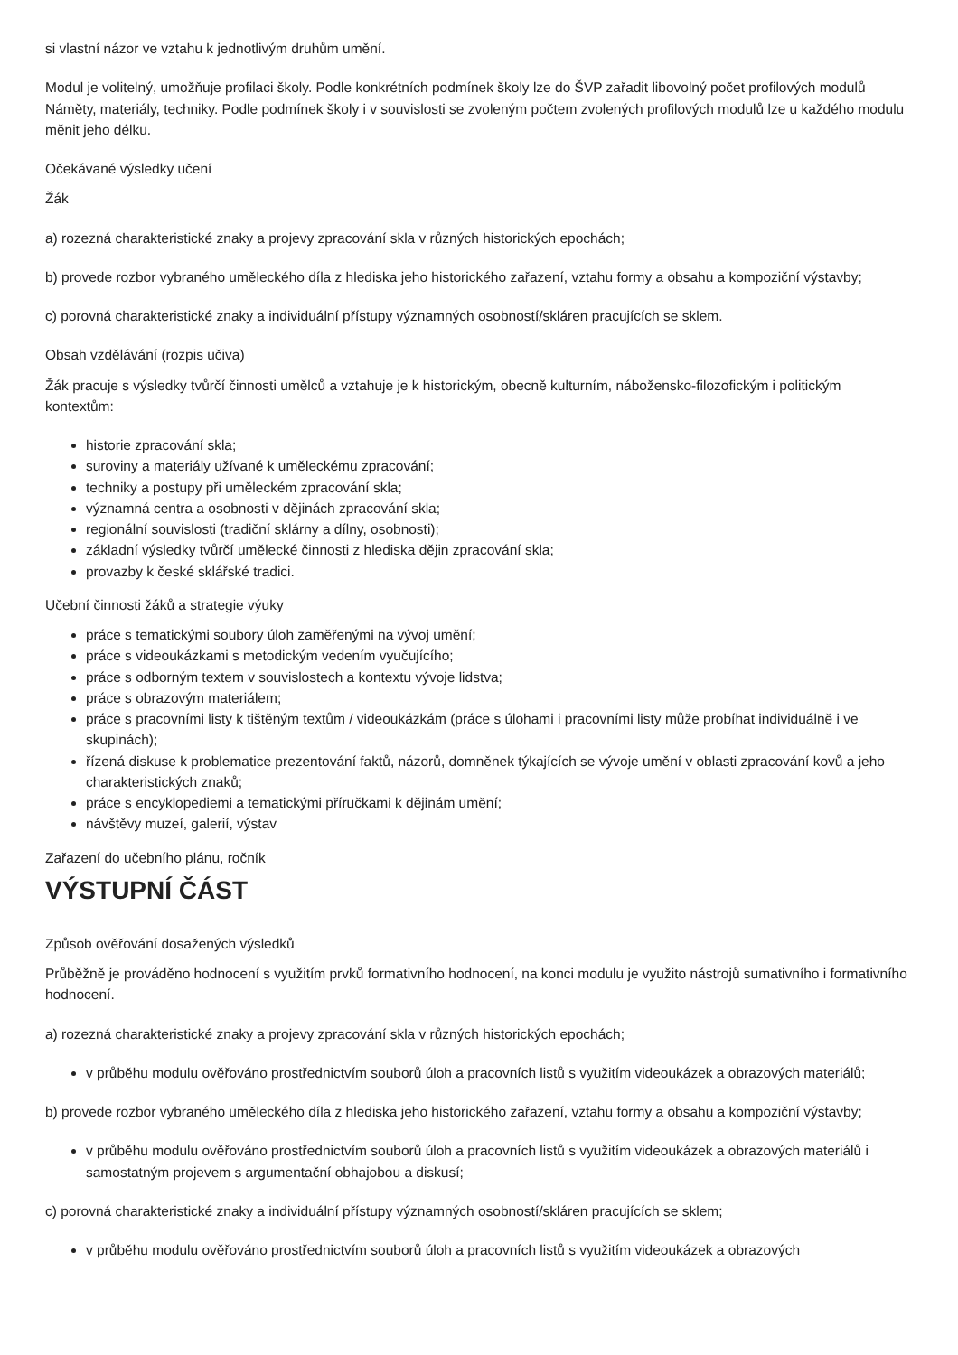si vlastní názor ve vztahu k jednotlivým druhům umění.
Modul je volitelný, umožňuje profilaci školy. Podle konkrétních podmínek školy lze do ŠVP zařadit libovolný počet profilových modulů Náměty, materiály, techniky. Podle podmínek školy i v souvislosti se zvoleným počtem zvolených profilových modulů lze u každého modulu měnit jeho délku.
Očekávané výsledky učení
Žák
a) rozezná charakteristické znaky a projevy zpracování skla v různých historických epochách;
b) provede rozbor vybraného uměleckého díla z hlediska jeho historického zařazení, vztahu formy a obsahu a kompoziční výstavby;
c) porovná charakteristické znaky a individuální přístupy významných osobností/skláren pracujících se sklem.
Obsah vzdělávání (rozpis učiva)
Žák pracuje s výsledky tvůrčí činnosti umělců a vztahuje je k historickým, obecně kulturním, nábožensko-filozofickým i politickým kontextům:
historie zpracování skla;
suroviny a materiály užívané k uměleckému zpracování;
techniky a postupy při uměleckém zpracování skla;
významná centra a osobnosti v dějinách zpracování skla;
regionální souvislosti (tradiční sklárny a dílny, osobnosti);
základní výsledky tvůrčí umělecké činnosti z hlediska dějin zpracování skla;
provazby k české sklářské tradici.
Učební činnosti žáků a strategie výuky
práce s tematickými soubory úloh zaměřenými na vývoj umění;
práce s videoukázkami s metodickým vedením vyučujícího;
práce s odborným textem v souvislostech a kontextu vývoje lidstva;
práce s obrazovým materiálem;
práce s pracovními listy k tištěným textům / videoukázkám (práce s úlohami i pracovními listy může probíhat individuálně i ve skupinách);
řízená diskuse k problematice prezentování faktů, názorů, domněnek týkajících se vývoje umění v oblasti zpracování kovů a jeho charakteristických znaků;
práce s encyklopediemi a tematickými příručkami k dějinám umění;
návštěvy muzeí, galerií, výstav
Zařazení do učebního plánu, ročník
VÝSTUPNÍ ČÁST
Způsob ověřování dosažených výsledků
Průběžně je prováděno hodnocení s využitím prvků formativního hodnocení, na konci modulu je využito nástrojů sumativního i formativního hodnocení.
a) rozezná charakteristické znaky a projevy zpracování skla v různých historických epochách;
v průběhu modulu ověřováno prostřednictvím souborů úloh a pracovních listů s využitím videoukázek a obrazových materiálů;
b) provede rozbor vybraného uměleckého díla z hlediska jeho historického zařazení, vztahu formy a obsahu a kompoziční výstavby;
v průběhu modulu ověřováno prostřednictvím souborů úloh a pracovních listů s využitím videoukázek a obrazových materiálů i samostatným projevem s argumentační obhajobou a diskusí;
c) porovná charakteristické znaky a individuální přístupy významných osobností/skláren pracujících se sklem;
v průběhu modulu ověřováno prostřednictvím souborů úloh a pracovních listů s využitím videoukázek a obrazových